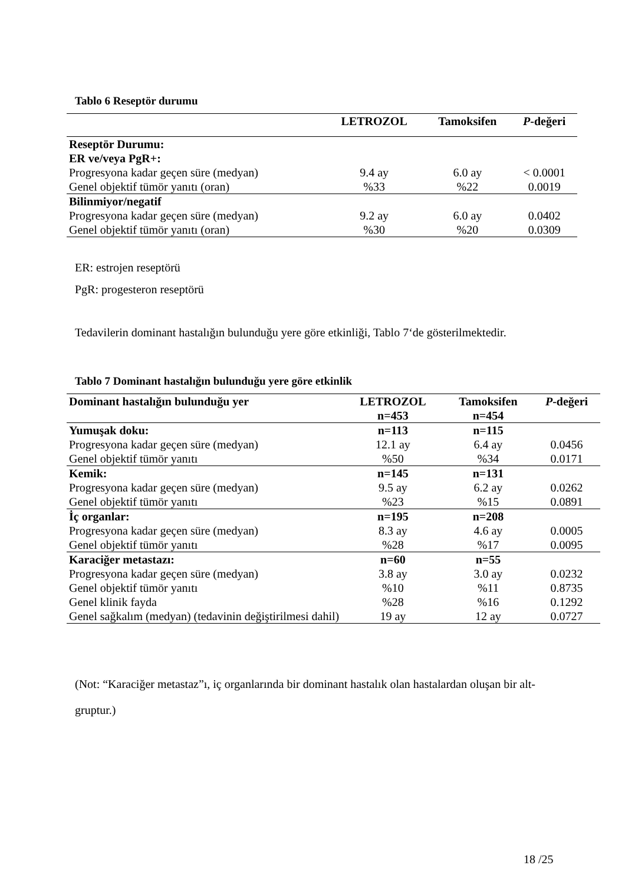Tablo 6 Reseptör durumu
| | LETROZOL | Tamoksifen | P -değeri |
| --- | --- | --- | --- |
| Reseptör Durumu: | | | |
| ER ve/veya PgR+: | | | |
| Progresyona kadar geçen süre (medyan) | 9.4 ay | 6.0 ay | < 0.0001 |
| Genel objektif tümör yanıtı (oran) | %33 | %22 | 0.0019 |
| Bilinmiyor/negatif | | | |
| Progresyona kadar geçen süre (medyan) | 9.2 ay | 6.0 ay | 0.0402 |
| Genel objektif tümör yanıtı (oran) | %30 | %20 | 0.0309 |
ER: estrojen reseptörü
PgR: progesteron reseptörü
Tedavilerin dominant hastalığın bulunduğu yere göre etkinliği, Tablo 7‘de gösterilmektedir.
Tablo 7 Dominant hastalığın bulunduğu yere göre etkinlik
| Dominant hastalığın bulunduğu yer | LETROZOL n=453 | Tamoksifen n=454 | P -değeri |
| --- | --- | --- | --- |
| Yumuşak doku: | n=113 | n=115 | |
| Progresyona kadar geçen süre (medyan) | 12.1 ay | 6.4 ay | 0.0456 |
| Genel objektif tümör yanıtı | %50 | %34 | 0.0171 |
| Kemik: | n=145 | n=131 | |
| Progresyona kadar geçen süre (medyan) | 9.5 ay | 6.2 ay | 0.0262 |
| Genel objektif tümör yanıtı | %23 | %15 | 0.0891 |
| İç organlar: | n=195 | n=208 | |
| Progresyona kadar geçen süre (medyan) | 8.3 ay | 4.6 ay | 0.0005 |
| Genel objektif tümör yanıtı | %28 | %17 | 0.0095 |
| Karaciğer metastazı: | n=60 | n=55 | |
| Progresyona kadar geçen süre (medyan) | 3.8 ay | 3.0 ay | 0.0232 |
| Genel objektif tümör yanıtı | %10 | %11 | 0.8735 |
| Genel klinik fayda | %28 | %16 | 0.1292 |
| Genel sağkalım (medyan) (tedavinin değiştirilmesi dahil) | 19 ay | 12 ay | 0.0727 |
(Not: “Karaciğer metastaz”ı, iç organlarında bir dominant hastalık olan hastalardan oluşan bir alt-gruptur.)
18 /25